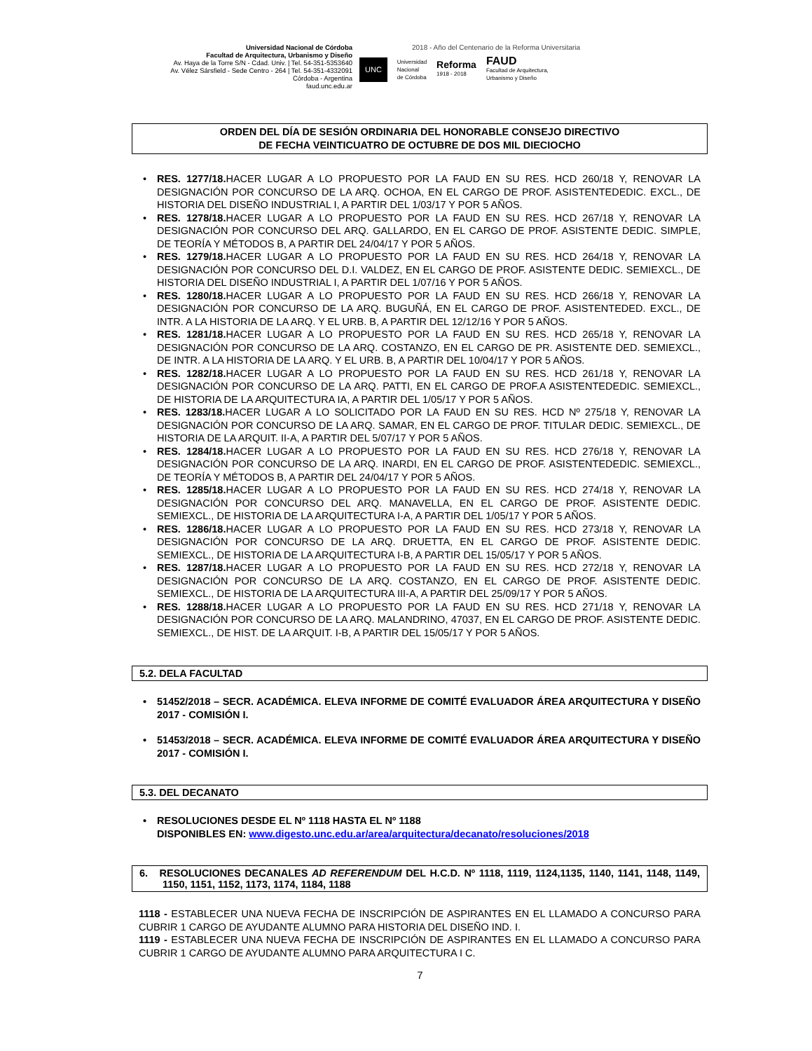Universidad Nacional de Córdoba
Facultad de Arquitectura, Urbanismo y Diseño
Av. Haya de la Torre S/N - Cdad. Univ. | Tel. 54-351-5353640
Av. Vélez Sársfield - Sede Centro - 264 | Tel. 54-351-4332091
Córdoba - Argentina
faud.unc.edu.ar
2018 - Año del Centenario de la Reforma Universitaria
UNC Universidad
Nacional
de Córdoba Reforma
1918 - 2018 FAUD
Facultad de Arquitectura,
Urbanismo y Diseño
ORDEN DEL DÍA DE SESIÓN ORDINARIA DEL HONORABLE CONSEJO DIRECTIVO
DE FECHA VEINTICUATRO DE OCTUBRE DE DOS MIL DIECIOCHO
• RES. 1277/18. HACER LUGAR A LO PROPUESTO POR LA FAUD EN SU RES. HCD 260/18 Y, RENOVAR LA DESIGNACIÓN POR CONCURSO DE LA ARQ. OCHOA, EN EL CARGO DE PROF. ASISTENTEDEDIC. EXCL., DE HISTORIA DEL DISEÑO INDUSTRIAL I, A PARTIR DEL 1/03/17 Y POR 5 AÑOS.
• RES. 1278/18. HACER LUGAR A LO PROPUESTO POR LA FAUD EN SU RES. HCD 267/18 Y, RENOVAR LA DESIGNACIÓN POR CONCURSO DEL ARQ. GALLARDO, EN EL CARGO DE PROF. ASISTENTE DEDIC. SIMPLE, DE TEORÍA Y MÉTODOS B, A PARTIR DEL 24/04/17 Y POR 5 AÑOS.
• RES. 1279/18. HACER LUGAR A LO PROPUESTO POR LA FAUD EN SU RES. HCD 264/18 Y, RENOVAR LA DESIGNACIÓN POR CONCURSO DEL D.I. VALDEZ, EN EL CARGO DE PROF. ASISTENTE DEDIC. SEMIEXCL., DE HISTORIA DEL DISEÑO INDUSTRIAL I, A PARTIR DEL 1/07/16 Y POR 5 AÑOS.
• RES. 1280/18. HACER LUGAR A LO PROPUESTO POR LA FAUD EN SU RES. HCD 266/18 Y, RENOVAR LA DESIGNACIÓN POR CONCURSO DE LA ARQ. BUGUÑÁ, EN EL CARGO DE PROF. ASISTENTEDED. EXCL., DE INTR. A LA HISTORIA DE LA ARQ. Y EL URB. B, A PARTIR DEL 12/12/16 Y POR 5 AÑOS.
• RES. 1281/18. HACER LUGAR A LO PROPUESTO POR LA FAUD EN SU RES. HCD 265/18 Y, RENOVAR LA DESIGNACIÓN POR CONCURSO DE LA ARQ. COSTANZO, EN EL CARGO DE PR. ASISTENTE DED. SEMIEXCL., DE INTR. A LA HISTORIA DE LA ARQ. Y EL URB. B, A PARTIR DEL 10/04/17 Y POR 5 AÑOS.
• RES. 1282/18. HACER LUGAR A LO PROPUESTO POR LA FAUD EN SU RES. HCD 261/18 Y, RENOVAR LA DESIGNACIÓN POR CONCURSO DE LA ARQ. PATTI, EN EL CARGO DE PROF.A ASISTENTEDEDIC. SEMIEXCL., DE HISTORIA DE LA ARQUITECTURA IA, A PARTIR DEL 1/05/17 Y POR 5 AÑOS.
• RES. 1283/18. HACER LUGAR A LO SOLICITADO POR LA FAUD EN SU RES. HCD Nº 275/18 Y, RENOVAR LA DESIGNACIÓN POR CONCURSO DE LA ARQ. SAMAR, EN EL CARGO DE PROF. TITULAR DEDIC. SEMIEXCL., DE HISTORIA DE LA ARQUIT. II-A, A PARTIR DEL 5/07/17 Y POR 5 AÑOS.
• RES. 1284/18. HACER LUGAR A LO PROPUESTO POR LA FAUD EN SU RES. HCD 276/18 Y, RENOVAR LA DESIGNACIÓN POR CONCURSO DE LA ARQ. INARDI, EN EL CARGO DE PROF. ASISTENTEDEDIC. SEMIEXCL., DE TEORÍA Y MÉTODOS B, A PARTIR DEL 24/04/17 Y POR 5 AÑOS.
• RES. 1285/18. HACER LUGAR A LO PROPUESTO POR LA FAUD EN SU RES. HCD 274/18 Y, RENOVAR LA DESIGNACIÓN POR CONCURSO DEL ARQ. MANAVELLA, EN EL CARGO DE PROF. ASISTENTE DEDIC. SEMIEXCL., DE HISTORIA DE LA ARQUITECTURA I-A, A PARTIR DEL 1/05/17 Y POR 5 AÑOS.
• RES. 1286/18. HACER LUGAR A LO PROPUESTO POR LA FAUD EN SU RES. HCD 273/18 Y, RENOVAR LA DESIGNACIÓN POR CONCURSO DE LA ARQ. DRUETTA, EN EL CARGO DE PROF. ASISTENTE DEDIC. SEMIEXCL., DE HISTORIA DE LA ARQUITECTURA I-B, A PARTIR DEL 15/05/17 Y POR 5 AÑOS.
• RES. 1287/18. HACER LUGAR A LO PROPUESTO POR LA FAUD EN SU RES. HCD 272/18 Y, RENOVAR LA DESIGNACIÓN POR CONCURSO DE LA ARQ. COSTANZO, EN EL CARGO DE PROF. ASISTENTE DEDIC. SEMIEXCL., DE HISTORIA DE LA ARQUITECTURA III-A, A PARTIR DEL 25/09/17 Y POR 5 AÑOS.
• RES. 1288/18. HACER LUGAR A LO PROPUESTO POR LA FAUD EN SU RES. HCD 271/18 Y, RENOVAR LA DESIGNACIÓN POR CONCURSO DE LA ARQ. MALANDRINO, 47037, EN EL CARGO DE PROF. ASISTENTE DEDIC. SEMIEXCL., DE HIST. DE LA ARQUIT. I-B, A PARTIR DEL 15/05/17 Y POR 5 AÑOS.
5.2. DELA FACULTAD
• 51452/2018 – SECR. ACADÉMICA. ELEVA INFORME DE COMITÉ EVALUADOR ÁREA ARQUITECTURA Y DISEÑO 2017 - COMISIÓN I.
• 51453/2018 – SECR. ACADÉMICA. ELEVA INFORME DE COMITÉ EVALUADOR ÁREA ARQUITECTURA Y DISEÑO 2017 - COMISIÓN I.
5.3. DEL DECANATO
• RESOLUCIONES DESDE EL Nº 1118 HASTA EL Nº 1188
DISPONIBLES EN: www.digesto.unc.edu.ar/area/arquitectura/decanato/resoluciones/2018
6. RESOLUCIONES DECANALES AD REFERENDUM DEL H.C.D. Nº 1118, 1119, 1124,1135, 1140, 1141, 1148, 1149, 1150, 1151, 1152, 1173, 1174, 1184, 1188
1118 - ESTABLECER UNA NUEVA FECHA DE INSCRIPCIÓN DE ASPIRANTES EN EL LLAMADO A CONCURSO PARA CUBRIR 1 CARGO DE AYUDANTE ALUMNO PARA HISTORIA DEL DISEÑO IND. I.
1119 - ESTABLECER UNA NUEVA FECHA DE INSCRIPCIÓN DE ASPIRANTES EN EL LLAMADO A CONCURSO PARA CUBRIR 1 CARGO DE AYUDANTE ALUMNO PARA ARQUITECTURA I C.
7